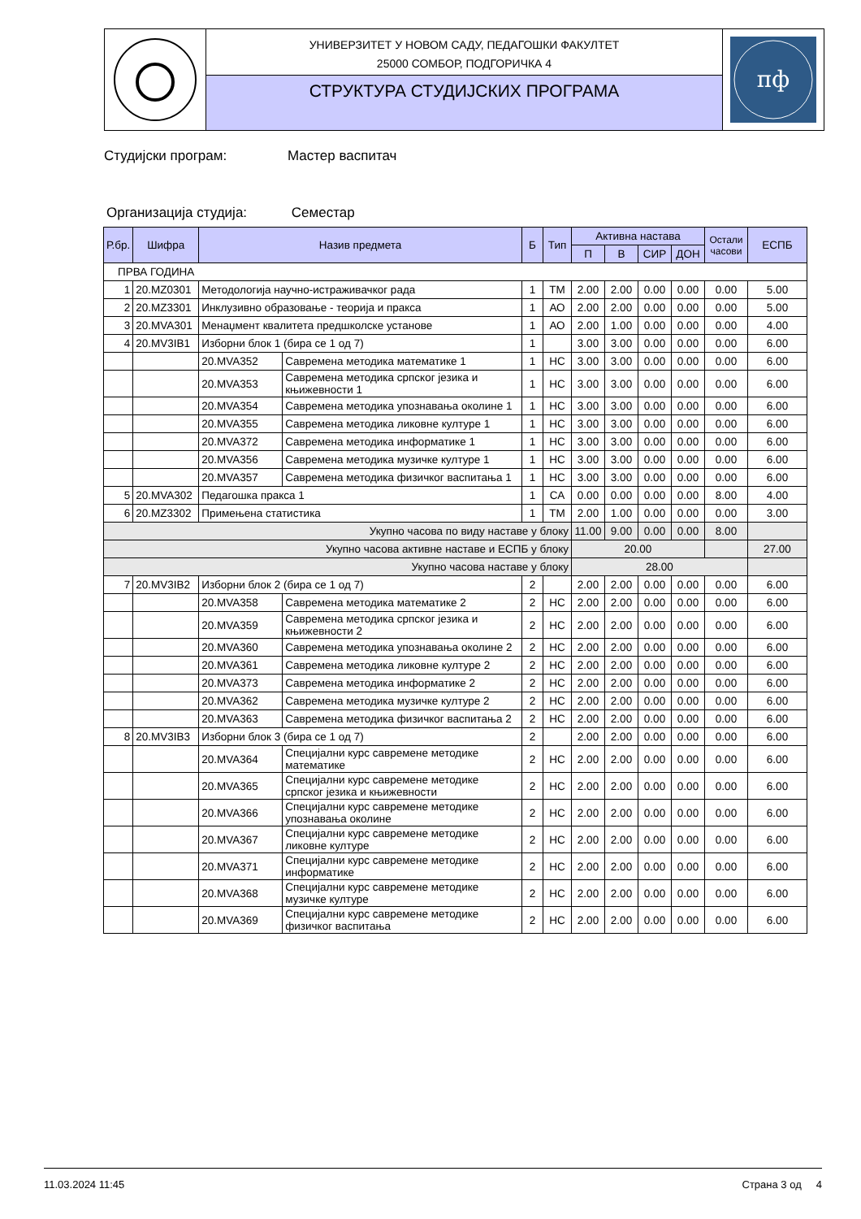УНИВЕРЗИТЕТ У НОВОМ САДУ, ПЕДАГОШКИ ФАКУЛТЕТ
25000 СОМБОР, ПОДГОРИЧКА 4
СТРУКТУРА СТУДИЈСКИХ ПРОГРАМА
пф
Студијски програм: Мастер васпитач
Организација студија: Семестар
| Р.бр. | Шифра | Назив предмета | | Б | Тип | Активна настава | | | | Остали часови | ЕСПБ |
| --- | --- | --- | --- | --- | --- | --- | --- | --- | --- | --- | --- |
| | | | | | | П | В | СИР | ДОН | | |
| ПРВА ГОДИНА | | | | | | | | | | | |
| 1 | 20.MZ0301 | Методологија научно-истраживачког рада | | 1 | ТМ | 2.00 | 2.00 | 0.00 | 0.00 | 0.00 | 5.00 |
| 2 | 20.MZ3301 | Инклузивно образовање - теорија и пракса | | 1 | АО | 2.00 | 2.00 | 0.00 | 0.00 | 0.00 | 5.00 |
| 3 | 20.MVA301 | Менаџмент квалитета предшколске установе | | 1 | АО | 2.00 | 1.00 | 0.00 | 0.00 | 0.00 | 4.00 |
| 4 | 20.MV3IB1 | Изборни блок 1 (бира се 1 од 7) | | 1 | | 3.00 | 3.00 | 0.00 | 0.00 | 0.00 | 6.00 |
| | | 20.MVA352 | Савремена методика математике 1 | 1 | НС | 3.00 | 3.00 | 0.00 | 0.00 | 0.00 | 6.00 |
| | | 20.MVA353 | Савремена методика српског језика и књижевности 1 | 1 | НС | 3.00 | 3.00 | 0.00 | 0.00 | 0.00 | 6.00 |
| | | 20.MVA354 | Савремена методика упознавања околине 1 | 1 | НС | 3.00 | 3.00 | 0.00 | 0.00 | 0.00 | 6.00 |
| | | 20.MVA355 | Савремена методика ликовне културе 1 | 1 | НС | 3.00 | 3.00 | 0.00 | 0.00 | 0.00 | 6.00 |
| | | 20.MVA372 | Савремена методика информатике 1 | 1 | НС | 3.00 | 3.00 | 0.00 | 0.00 | 0.00 | 6.00 |
| | | 20.MVA356 | Савремена методика музичке културе 1 | 1 | НС | 3.00 | 3.00 | 0.00 | 0.00 | 0.00 | 6.00 |
| | | 20.MVA357 | Савремена методика физичког васпитања 1 | 1 | НС | 3.00 | 3.00 | 0.00 | 0.00 | 0.00 | 6.00 |
| 5 | 20.MVA302 | Педагошка пракса 1 | | 1 | СА | 0.00 | 0.00 | 0.00 | 0.00 | 8.00 | 4.00 |
| 6 | 20.MZ3302 | Примењена статистика | | 1 | ТМ | 2.00 | 1.00 | 0.00 | 0.00 | 0.00 | 3.00 |
| Укупно часова по виду наставе у блоку | | | | | | 11.00 | 9.00 | 0.00 | 0.00 | 8.00 | |
| Укупно часова активне наставе и ЕСПБ у блоку | | | | | | 20.00 | | | | | 27.00 |
| Укупно часова наставе у блоку | | | | | | 28.00 | | | | | |
| 7 | 20.MV3IB2 | Изборни блок 2 (бира се 1 од 7) | | 2 | | 2.00 | 2.00 | 0.00 | 0.00 | 0.00 | 6.00 |
| | | 20.MVA358 | Савремена методика математике 2 | 2 | НС | 2.00 | 2.00 | 0.00 | 0.00 | 0.00 | 6.00 |
| | | 20.MVA359 | Савремена методика српског језика и књижевности 2 | 2 | НС | 2.00 | 2.00 | 0.00 | 0.00 | 0.00 | 6.00 |
| | | 20.MVA360 | Савремена методика упознавања околине 2 | 2 | НС | 2.00 | 2.00 | 0.00 | 0.00 | 0.00 | 6.00 |
| | | 20.MVA361 | Савремена методика ликовне културе 2 | 2 | НС | 2.00 | 2.00 | 0.00 | 0.00 | 0.00 | 6.00 |
| | | 20.MVA373 | Савремена методика информатике 2 | 2 | НС | 2.00 | 2.00 | 0.00 | 0.00 | 0.00 | 6.00 |
| | | 20.MVA362 | Савремена методика музичке културе 2 | 2 | НС | 2.00 | 2.00 | 0.00 | 0.00 | 0.00 | 6.00 |
| | | 20.MVA363 | Савремена методика физичког васпитања 2 | 2 | НС | 2.00 | 2.00 | 0.00 | 0.00 | 0.00 | 6.00 |
| 8 | 20.MV3IB3 | Изборни блок 3 (бира се 1 од 7) | | 2 | | 2.00 | 2.00 | 0.00 | 0.00 | 0.00 | 6.00 |
| | | 20.MVA364 | Специјални курс савремене методике математике | 2 | НС | 2.00 | 2.00 | 0.00 | 0.00 | 0.00 | 6.00 |
| | | 20.MVA365 | Специјални курс савремене методике српског језика и књижевности | 2 | НС | 2.00 | 2.00 | 0.00 | 0.00 | 0.00 | 6.00 |
| | | 20.MVA366 | Специјални курс савремене методике упознавања околине | 2 | НС | 2.00 | 2.00 | 0.00 | 0.00 | 0.00 | 6.00 |
| | | 20.MVA367 | Специјални курс савремене методике ликовне културе | 2 | НС | 2.00 | 2.00 | 0.00 | 0.00 | 0.00 | 6.00 |
| | | 20.MVA371 | Специјални курс савремене методике информатике | 2 | НС | 2.00 | 2.00 | 0.00 | 0.00 | 0.00 | 6.00 |
| | | 20.MVA368 | Специјални курс савремене методике музичке културе | 2 | НС | 2.00 | 2.00 | 0.00 | 0.00 | 0.00 | 6.00 |
| | | 20.MVA369 | Специјални курс савремене методике физичког васпитања | 2 | НС | 2.00 | 2.00 | 0.00 | 0.00 | 0.00 | 6.00 |
11.03.2024 11:45 Страна 3 од 4